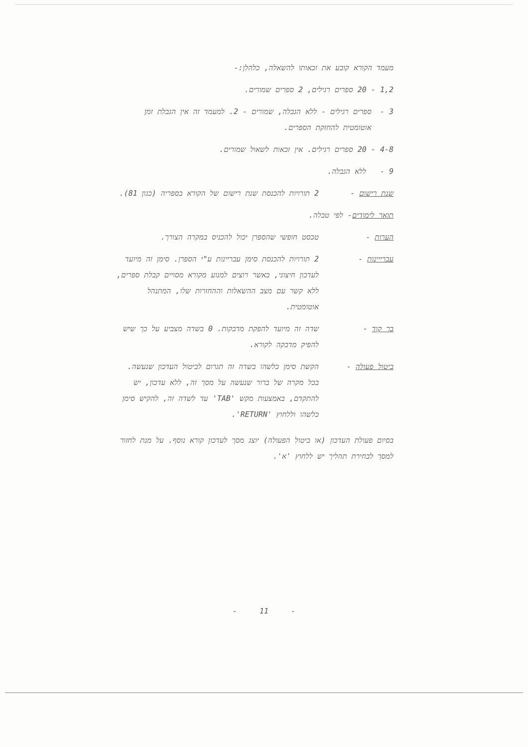מעמד הקורא קובע את זכאותו להשאלה, כלהלן:-
1,2 - 20 ספרים רגילים, 2 ספרים שמורים.
3 - ספרים רגילים - ללא הגבלה, שמורים - 2. למעמד זה אין הגבלת זמן אוטומטית להחזקת הספרים.
4-8 - 20 ספרים רגילים. אין זכאות לשאול שמורים.
9 - ללא הגבלה.
שנת רישום - 2 תורויות להכנסת שנת רישום של הקורא בספריה (כגון 81).
תואר לימודים- לפי טבלה.
הערות - טכסט חופשי שהספרן יכול להכניס במקרה הצורך.
עברייינות - 2 תורויות להכנסת סימן עבריינות ע"י הספרן. סימן זה מיועד לעדכון חיצוני, כאשר רוצים למנוע מקורא מסויים קבלת ספרים, ללא קשר עם מצב ההשאלות וההחזרות שלו, המתנהל אוטומטית.
בר קוד - שדה זה מיועד להפקת מדבקות. 0 בשדה מצביע על כך שיש להפיק מדבקה לקורא.
ביטול פעולה - הקשת סימן כלשהו בשדה זה תגרום לביטול העדכון שנעשה.
בכל מקרה של ברור שנעשה על מסך זה, ללא עדכון, יש להתקדם, באמצעות מקש 'TAB' עד לשדה זה, להקיש סימן כלשהו וללחוץ 'RETURN'.
בסיום פעולת העדכון (או ביטול הפעולה) יוצג מסך לעדכון קורא נוסף. על מנת לחזור למסך לבחירת תהליך יש ללחוץ 'א'.
- 11 -